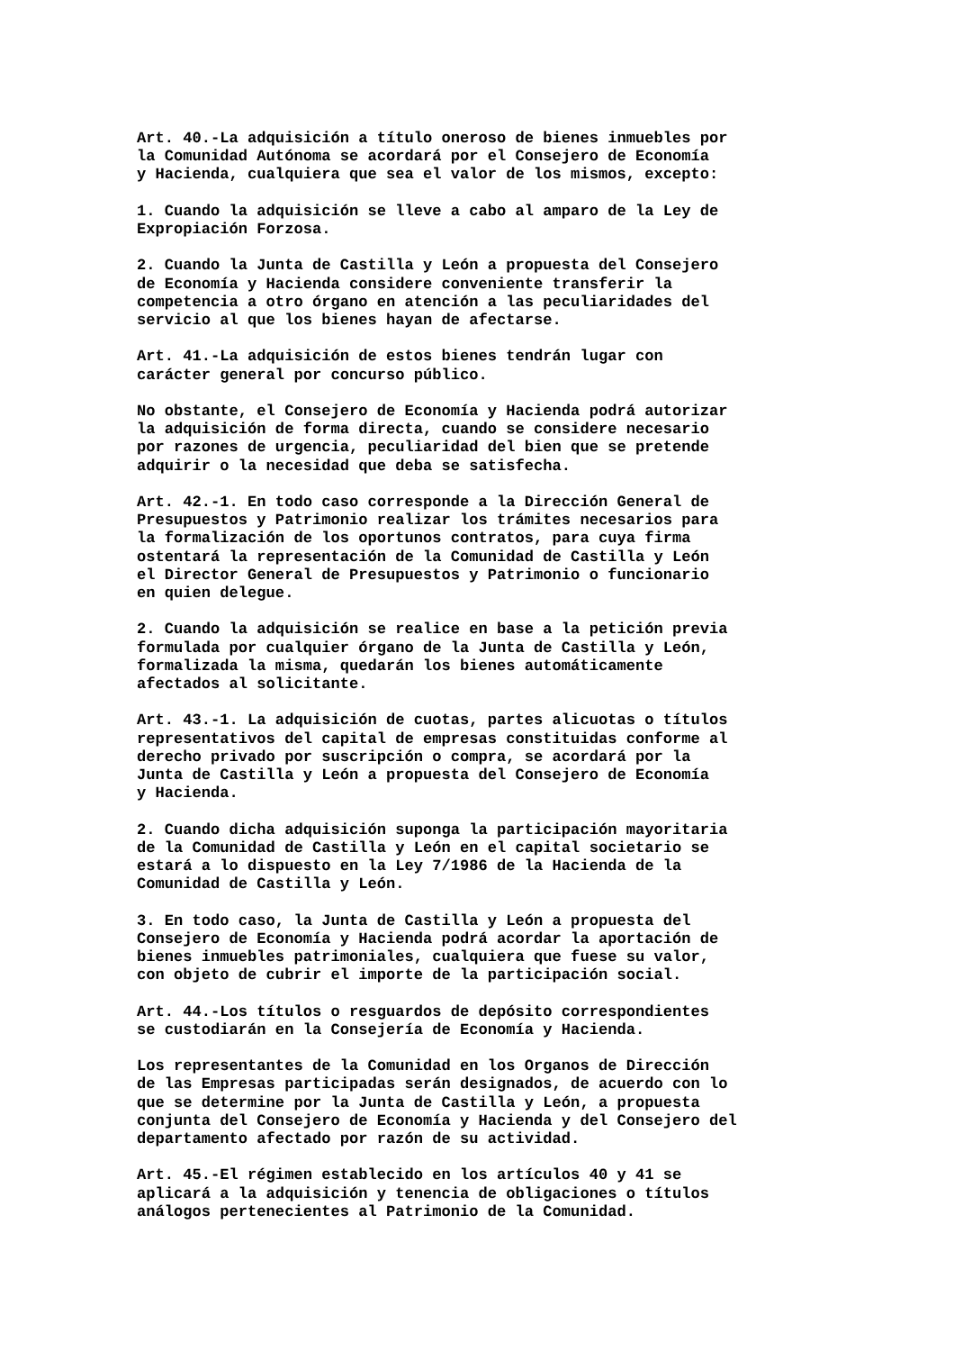Art. 40.-La adquisición a título oneroso de bienes inmuebles por la Comunidad Autónoma se acordará por el Consejero de Economía y Hacienda, cualquiera que sea el valor de los mismos, excepto:
1. Cuando la adquisición se lleve a cabo al amparo de la Ley de Expropiación Forzosa.
2. Cuando la Junta de Castilla y León a propuesta del Consejero de Economía y Hacienda considere conveniente transferir la competencia a otro órgano en atención a las peculiaridades del servicio al que los bienes hayan de afectarse.
Art. 41.-La adquisición de estos bienes tendrán lugar con carácter general por concurso público.
No obstante, el Consejero de Economía y Hacienda podrá autorizar la adquisición de forma directa, cuando se considere necesario por razones de urgencia, peculiaridad del bien que se pretende adquirir o la necesidad que deba se satisfecha.
Art. 42.-1. En todo caso corresponde a la Dirección General de Presupuestos y Patrimonio realizar los trámites necesarios para la formalización de los oportunos contratos, para cuya firma ostentará la representación de la Comunidad de Castilla y León el Director General de Presupuestos y Patrimonio o funcionario en quien delegue.
2. Cuando la adquisición se realice en base a la petición previa formulada por cualquier órgano de la Junta de Castilla y León, formalizada la misma, quedarán los bienes automáticamente afectados al solicitante.
Art. 43.-1. La adquisición de cuotas, partes alicuotas o títulos representativos del capital de empresas constituidas conforme al derecho privado por suscripción o compra, se acordará por la Junta de Castilla y León a propuesta del Consejero de Economía y Hacienda.
2. Cuando dicha adquisición suponga la participación mayoritaria de la Comunidad de Castilla y León en el capital societario se estará a lo dispuesto en la Ley 7/1986 de la Hacienda de la Comunidad de Castilla y León.
3. En todo caso, la Junta de Castilla y León a propuesta del Consejero de Economía y Hacienda podrá acordar la aportación de bienes inmuebles patrimoniales, cualquiera que fuese su valor, con objeto de cubrir el importe de la participación social.
Art. 44.-Los títulos o resguardos de depósito correspondientes se custodiarán en la Consejería de Economía y Hacienda.
Los representantes de la Comunidad en los Organos de Dirección de las Empresas participadas serán designados, de acuerdo con lo que se determine por la Junta de Castilla y León, a propuesta conjunta del Consejero de Economía y Hacienda y del Consejero del departamento afectado por razón de su actividad.
Art. 45.-El régimen establecido en los artículos 40 y 41 se aplicará a la adquisición y tenencia de obligaciones o títulos análogos pertenecientes al Patrimonio de la Comunidad.